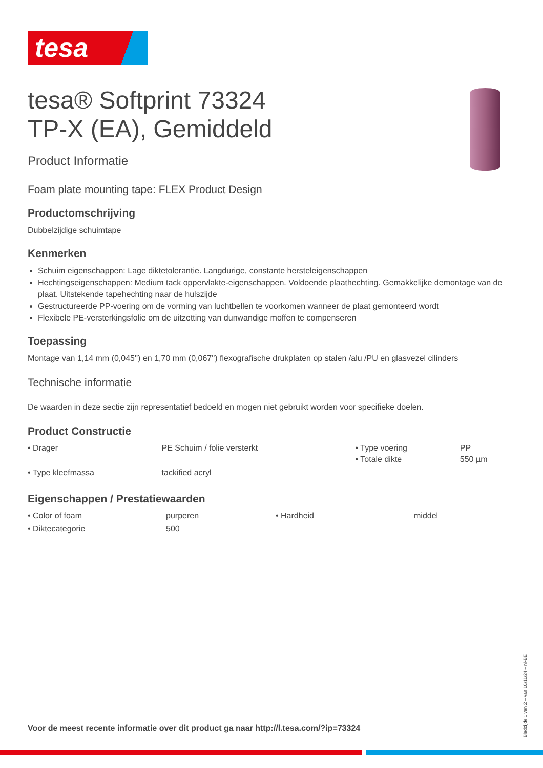tesa
tesa® Softprint 73324
TP-X (EA), Gemiddeld
Product Informatie
Foam plate mounting tape: FLEX Product Design
Productomschrijving
Dubbelzijdige schuimtape
Kenmerken
Schuim eigenschappen: Lage diktetolerantie. Langdurige, constante hersteleigenschappen
Hechtingseigenschappen: Medium tack oppervlakte-eigenschappen. Voldoende plaathechting. Gemakkelijke demontage van de plaat. Uitstekende tapehechting naar de hulszijde
Gestructureerde PP-voering om de vorming van luchtbellen te voorkomen wanneer de plaat gemonteerd wordt
Flexibele PE-versterkingsfolie om de uitzetting van dunwandige moffen te compenseren
Toepassing
Montage van 1,14 mm (0,045'') en 1,70 mm (0,067'') flexografische drukplaten op stalen /alu /PU en glasvezel cilinders
Technische informatie
De waarden in deze sectie zijn representatief bedoeld en mogen niet gebruikt worden voor specifieke doelen.
Product Constructie
| • Drager | PE Schuim / folie versterkt | • Type voering • Totale dikte | PP 550 µm |
| • Type kleefmassa | tackified acryl | | |
Eigenschappen / Prestatiewaarden
| • Color of foam | purperen | • Hardheid | middel |
| • Diktecategorie | 500 | | |
Voor de meest recente informatie over dit product ga naar http://l.tesa.com/?ip=73324
Bladzijde 1 van 2 – van 10/11/24 – nl-BE